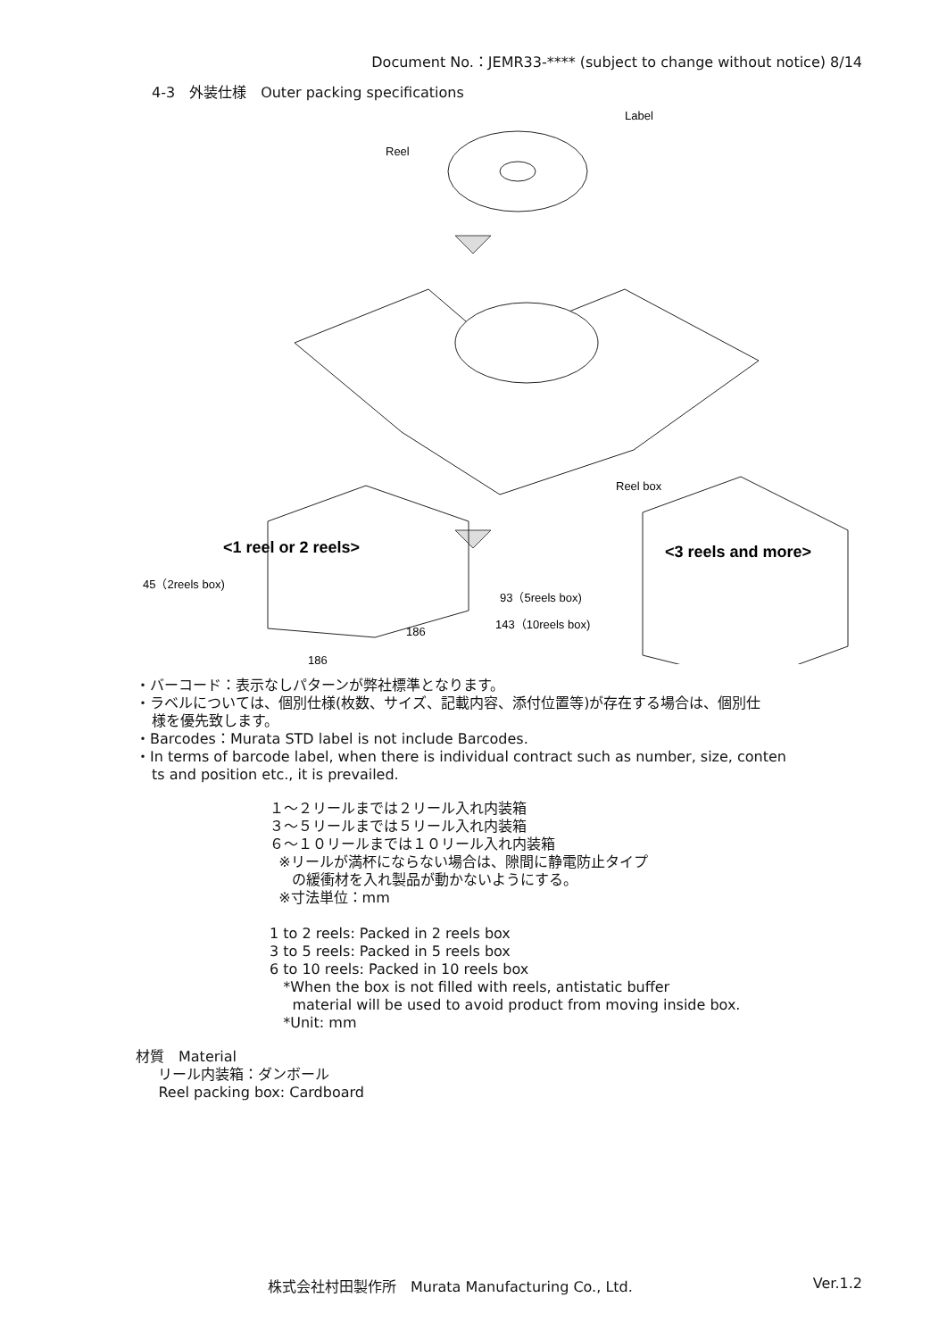Document No.：JEMR33-**** (subject to change without notice) 8/14
4-3　外装仕様　Outer packing specifications
Reel
Label
Reel box
<1 reel or 2 reels>
<3 reels and more>
45（2reels box)
186
186
93（5reels box)
143（10reels box)
・バーコード：表示なしパターンが弊社標準となります。
・ラベルについては、個別仕様(枚数、サイズ、記載内容、添付位置等)が存在する場合は、個別仕
様を優先致します。
・Barcodes：Murata STD label is not include Barcodes.
・In terms of barcode label, when there is individual contract such as number, size, conten
ts and position etc., it is prevailed.
１～２リールまでは２リール入れ内装箱
３～５リールまでは５リール入れ内装箱
６～１０リールまでは１０リール入れ内装箱
※リールが満杯にならない場合は、隙間に静電防止タイプ
の緩衝材を入れ製品が動かないようにする。
※寸法単位：mm
1 to 2 reels: Packed in 2 reels box
3 to 5 reels: Packed in 5 reels box
6 to 10 reels: Packed in 10 reels box
*When the box is not filled with reels, antistatic buffer
material will be used to avoid product from moving inside box.
*Unit: mm
材質　Material
リール内装箱：ダンボール
Reel packing box: Cardboard
株式会社村田製作所　Murata Manufacturing Co., Ltd. Ver.1.2